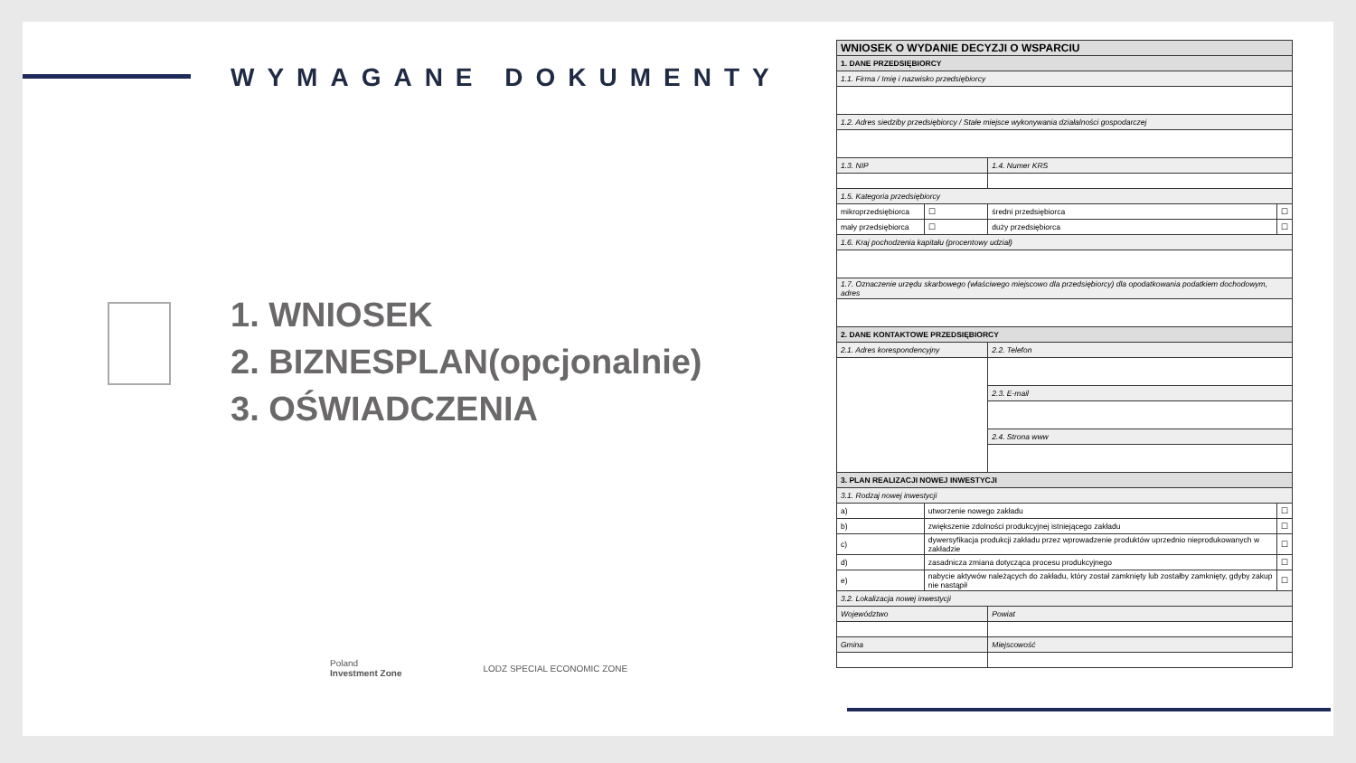WYMAGANE DOKUMENTY
1. WNIOSEK
2. BIZNESPLAN(opcjonalnie)
3. OŚWIADCZENIA
Poland
Investment Zone LODZ SPECIAL ECONOMIC ZONE
| WNIOSEK O WYDANIE DECYZJI O WSPARCIU | | | |
| 1. DANE PRZEDSIĘBIORCY | | | |
| 1.1. Firma / Imię i nazwisko przedsiębiorcy | | | |
| 1.2. Adres siedziby przedsiębiorcy / Stałe miejsce wykonywania działalności gospodarczej | | | |
| 1.3. NIP | | 1.4. Numer KRS | |
| 1.5. Kategoria przedsiębiorcy | | | |
| mikroprzedsiębiorca | ☐ | średni przedsiębiorca | ☐ |
| mały przedsiębiorca | ☐ | duży przedsiębiorca | ☐ |
| 1.6. Kraj pochodzenia kapitału (procentowy udział) | | | |
| 1.7. Oznaczenie urzędu skarbowego (właściwego miejscowo dla przedsiębiorcy) dla opodatkowania podatkiem dochodowym, adres | | | |
| 2. DANE KONTAKTOWE PRZEDSIĘBIORCY | | | |
| 2.1. Adres korespondencyjny | | 2.2. Telefon | |
| | | 2.3. E-mail | |
| | | 2.4. Strona www | |
| 3. PLAN REALIZACJI NOWEJ INWESTYCJI | | | |
| 3.1. Rodzaj nowej inwestycji | | | |
| a) | utworzenie nowego zakładu | | ☐ |
| b) | zwiększenie zdolności produkcyjnej istniejącego zakładu | | ☐ |
| c) | dywersyfikacja produkcji zakładu przez wprowadzenie produktów uprzednio nieprodukowanych w zakładzie | | ☐ |
| d) | zasadnicza zmiana dotycząca procesu produkcyjnego | | ☐ |
| e) | nabycie aktywów należących do zakładu, który został zamknięty lub zostałby zamknięty, gdyby zakup nie nastąpił | | ☐ |
| 3.2. Lokalizacja nowej inwestycji | | | |
| Województwo | | Powiat | |
| Gmina | | Miejscowość | |